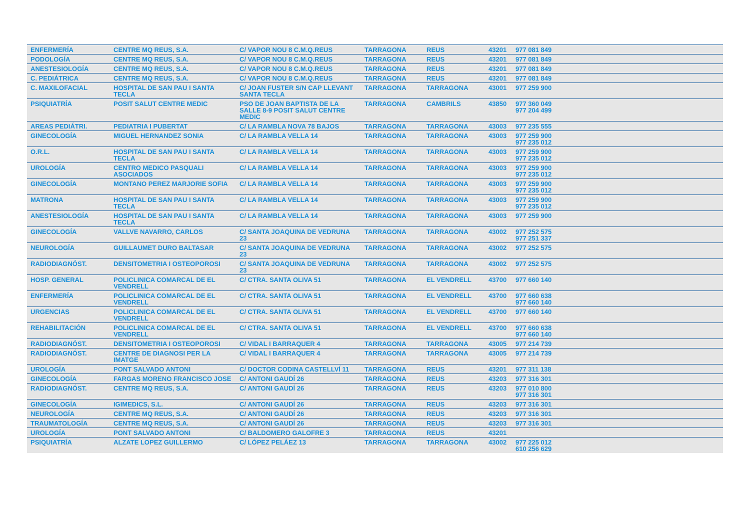| ENFERMERÍA | CENTRE MQ REUS, S.A. | C/ VAPOR NOU 8 C.M.Q.REUS | TARRAGONA | REUS | 43201 | 977 081 849 |
| PODOLOGÍA | CENTRE MQ REUS, S.A. | C/ VAPOR NOU 8 C.M.Q.REUS | TARRAGONA | REUS | 43201 | 977 081 849 |
| ANESTESIOLOGÍA | CENTRE MQ REUS, S.A. | C/ VAPOR NOU 8 C.M.Q.REUS | TARRAGONA | REUS | 43201 | 977 081 849 |
| C. PEDIÁTRICA | CENTRE MQ REUS, S.A. | C/ VAPOR NOU 8 C.M.Q.REUS | TARRAGONA | REUS | 43201 | 977 081 849 |
| C. MAXILOFACIAL | HOSPITAL DE SAN PAU I SANTA TECLA | C/ JOAN FUSTER S/N CAP LLEVANT SANTA TECLA | TARRAGONA | TARRAGONA | 43001 | 977 259 900 |
| PSIQUIATRÍA | POSIT SALUT CENTRE MEDIC | PSO DE JOAN BAPTISTA DE LA SALLE 8-9 POSIT SALUT CENTRE MEDIC | TARRAGONA | CAMBRILS | 43850 | 977 360 049 977 204 499 |
| AREAS PEDIÁTRI. | PEDIATRIA I PUBERTAT | C/ LA RAMBLA NOVA 78 BAJOS | TARRAGONA | TARRAGONA | 43003 | 977 235 555 |
| GINECOLOGÍA | MIGUEL HERNANDEZ SONIA | C/ LA RAMBLA VELLA 14 | TARRAGONA | TARRAGONA | 43003 | 977 259 900 977 235 012 |
| O.R.L. | HOSPITAL DE SAN PAU I SANTA TECLA | C/ LA RAMBLA VELLA 14 | TARRAGONA | TARRAGONA | 43003 | 977 259 900 977 235 012 |
| UROLOGÍA | CENTRO MEDICO PASQUALI ASOCIADOS | C/ LA RAMBLA VELLA 14 | TARRAGONA | TARRAGONA | 43003 | 977 259 900 977 235 012 |
| GINECOLOGÍA | MONTANO PEREZ MARJORIE SOFIA | C/ LA RAMBLA VELLA 14 | TARRAGONA | TARRAGONA | 43003 | 977 259 900 977 235 012 |
| MATRONA | HOSPITAL DE SAN PAU I SANTA TECLA | C/ LA RAMBLA VELLA 14 | TARRAGONA | TARRAGONA | 43003 | 977 259 900 977 235 012 |
| ANESTESIOLOGÍA | HOSPITAL DE SAN PAU I SANTA TECLA | C/ LA RAMBLA VELLA 14 | TARRAGONA | TARRAGONA | 43003 | 977 259 900 |
| GINECOLOGÍA | VALLVE NAVARRO, CARLOS | C/ SANTA JOAQUINA DE VEDRUNA 23 | TARRAGONA | TARRAGONA | 43002 | 977 252 575 977 251 337 |
| NEUROLOGÍA | GUILLAUMET DURO BALTASAR | C/ SANTA JOAQUINA DE VEDRUNA 23 | TARRAGONA | TARRAGONA | 43002 | 977 252 575 |
| RADIODIAGNÓST. | DENSITOMETRIA I OSTEOPOROSI | C/ SANTA JOAQUINA DE VEDRUNA 23 | TARRAGONA | TARRAGONA | 43002 | 977 252 575 |
| HOSP. GENERAL | POLICLINICA COMARCAL DE EL VENDRELL | C/ CTRA. SANTA OLIVA 51 | TARRAGONA | EL VENDRELL | 43700 | 977 660 140 |
| ENFERMERÍA | POLICLINICA COMARCAL DE EL VENDRELL | C/ CTRA. SANTA OLIVA 51 | TARRAGONA | EL VENDRELL | 43700 | 977 660 638 977 660 140 |
| URGENCIAS | POLICLINICA COMARCAL DE EL VENDRELL | C/ CTRA. SANTA OLIVA 51 | TARRAGONA | EL VENDRELL | 43700 | 977 660 140 |
| REHABILITACIÓN | POLICLINICA COMARCAL DE EL VENDRELL | C/ CTRA. SANTA OLIVA 51 | TARRAGONA | EL VENDRELL | 43700 | 977 660 638 977 660 140 |
| RADIODIAGNÓST. | DENSITOMETRIA I OSTEOPOROSI | C/ VIDAL I BARRAQUER 4 | TARRAGONA | TARRAGONA | 43005 | 977 214 739 |
| RADIODIAGNÓST. | CENTRE DE DIAGNOSI PER LA IMATGE | C/ VIDAL I BARRAQUER 4 | TARRAGONA | TARRAGONA | 43005 | 977 214 739 |
| UROLOGÍA | PONT SALVADO ANTONI | C/ DOCTOR CODINA CASTELLVÍ 11 | TARRAGONA | REUS | 43201 | 977 311 138 |
| GINECOLOGÍA | FARGAS MORENO FRANCISCO JOSE | C/ ANTONI GAUDÍ 26 | TARRAGONA | REUS | 43203 | 977 316 301 |
| RADIODIAGNÓST. | CENTRE MQ REUS, S.A. | C/ ANTONI GAUDÍ 26 | TARRAGONA | REUS | 43203 | 977 010 800 977 316 301 |
| GINECOLOGÍA | IGIMEDICS, S.L. | C/ ANTONI GAUDÍ 26 | TARRAGONA | REUS | 43203 | 977 316 301 |
| NEUROLOGÍA | CENTRE MQ REUS, S.A. | C/ ANTONI GAUDÍ 26 | TARRAGONA | REUS | 43203 | 977 316 301 |
| TRAUMATOLOGÍA | CENTRE MQ REUS, S.A. | C/ ANTONI GAUDÍ 26 | TARRAGONA | REUS | 43203 | 977 316 301 |
| UROLOGÍA | PONT SALVADO ANTONI | C/ BALDOMERO GALOFRE 3 | TARRAGONA | REUS | 43201 | |
| PSIQUIATRÍA | ALZATE LOPEZ GUILLERMO | C/ LÓPEZ PELÁEZ 13 | TARRAGONA | TARRAGONA | 43002 | 977 225 012 610 256 629 |